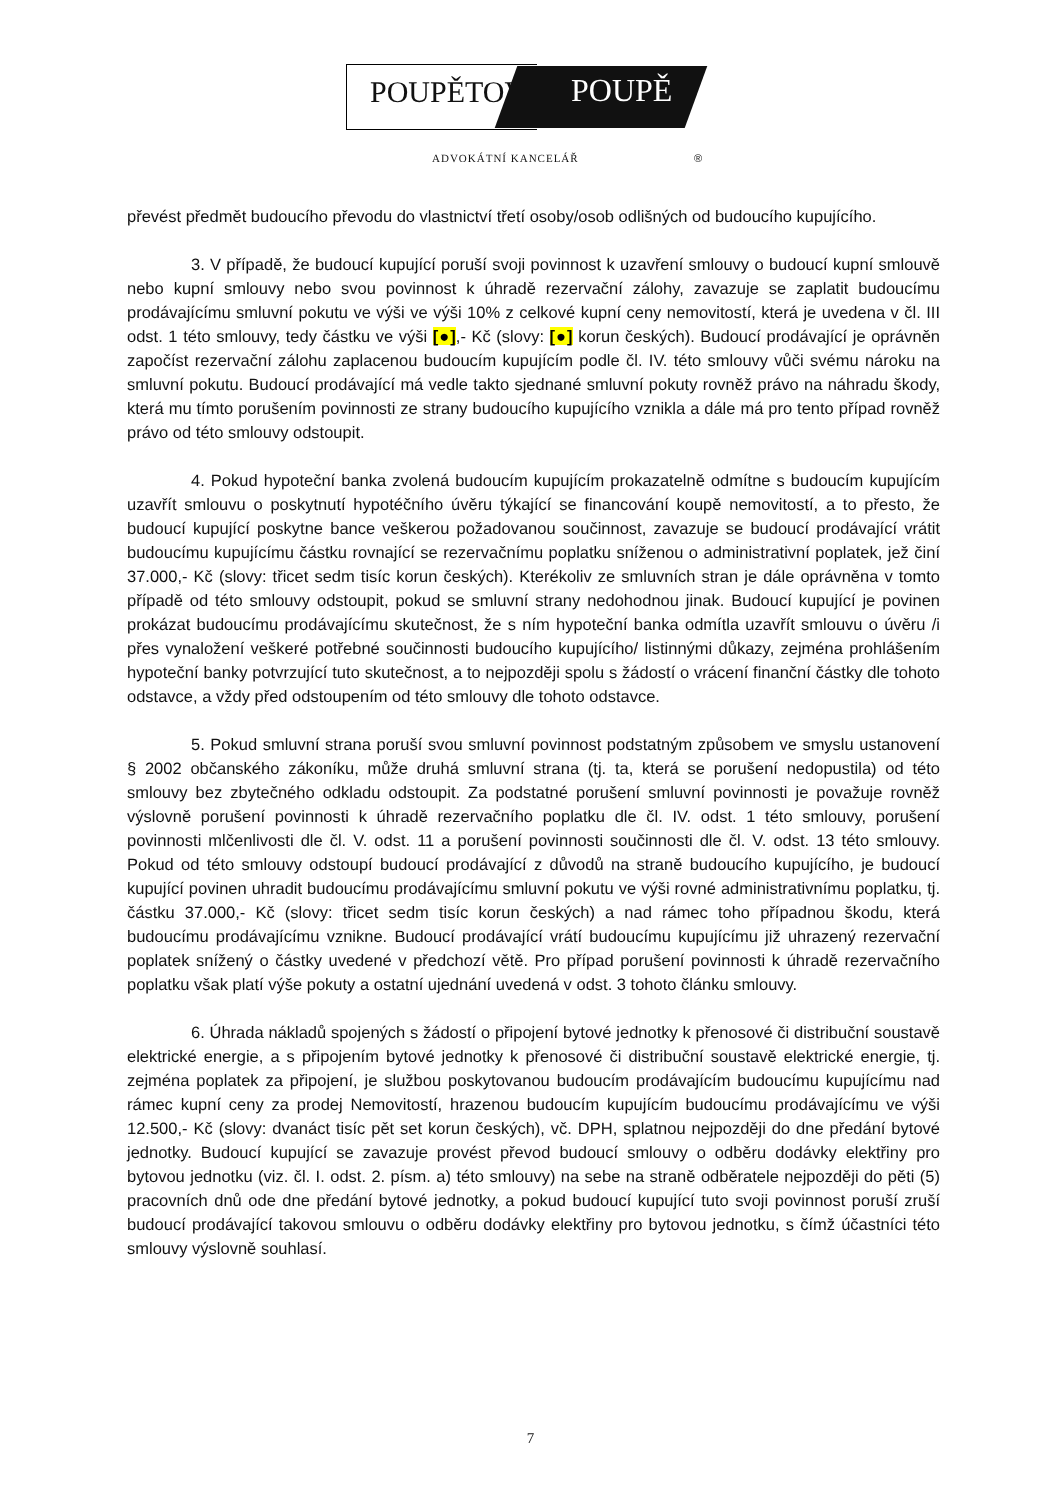POUPĚTOVÁ POUPĚ
ADVOKÁTNÍ KANCELÁŘ ®
převést předmět budoucího převodu do vlastnictví třetí osoby/osob odlišných od budoucího kupujícího.
3. V případě, že budoucí kupující poruší svoji povinnost k uzavření smlouvy o budoucí kupní smlouvě nebo kupní smlouvy nebo svou povinnost k úhradě rezervační zálohy, zavazuje se zaplatit budoucímu prodávajícímu smluvní pokutu ve výši ve výši 10% z celkové kupní ceny nemovitostí, která je uvedena v čl. III odst. 1 této smlouvy, tedy částku ve výši [●],- Kč (slovy: [●] korun českých). Budoucí prodávající je oprávněn započíst rezervační zálohu zaplacenou budoucím kupujícím podle čl. IV. této smlouvy vůči svému nároku na smluvní pokutu. Budoucí prodávající má vedle takto sjednané smluvní pokuty rovněž právo na náhradu škody, která mu tímto porušením povinnosti ze strany budoucího kupujícího vznikla a dále má pro tento případ rovněž právo od této smlouvy odstoupit.
4. Pokud hypoteční banka zvolená budoucím kupujícím prokazatelně odmítne s budoucím kupujícím uzavřít smlouvu o poskytnutí hypotéčního úvěru týkající se financování koupě nemovitostí, a to přesto, že budoucí kupující poskytne bance veškerou požadovanou součinnost, zavazuje se budoucí prodávající vrátit budoucímu kupujícímu částku rovnající se rezervačnímu poplatku sníženou o administrativní poplatek, jež činí 37.000,- Kč (slovy: třicet sedm tisíc korun českých). Kterékoliv ze smluvních stran je dále oprávněna v tomto případě od této smlouvy odstoupit, pokud se smluvní strany nedohodnou jinak. Budoucí kupující je povinen prokázat budoucímu prodávajícímu skutečnost, že s ním hypoteční banka odmítla uzavřít smlouvu o úvěru /i přes vynaložení veškeré potřebné součinnosti budoucího kupujícího/ listinnými důkazy, zejména prohlášením hypoteční banky potvrzující tuto skutečnost, a to nejpozději spolu s žádostí o vrácení finanční částky dle tohoto odstavce, a vždy před odstoupením od této smlouvy dle tohoto odstavce.
5. Pokud smluvní strana poruší svou smluvní povinnost podstatným způsobem ve smyslu ustanovení § 2002 občanského zákoníku, může druhá smluvní strana (tj. ta, která se porušení nedopustila) od této smlouvy bez zbytečného odkladu odstoupit. Za podstatné porušení smluvní povinnosti je považuje rovněž výslovně porušení povinnosti k úhradě rezervačního poplatku dle čl. IV. odst. 1 této smlouvy, porušení povinnosti mlčenlivosti dle čl. V. odst. 11 a porušení povinnosti součinnosti dle čl. V. odst. 13 této smlouvy. Pokud od této smlouvy odstoupí budoucí prodávající z důvodů na straně budoucího kupujícího, je budoucí kupující povinen uhradit budoucímu prodávajícímu smluvní pokutu ve výši rovné administrativnímu poplatku, tj. částku 37.000,- Kč (slovy: třicet sedm tisíc korun českých) a nad rámec toho případnou škodu, která budoucímu prodávajícímu vznikne. Budoucí prodávající vrátí budoucímu kupujícímu již uhrazený rezervační poplatek snížený o částky uvedené v předchozí větě. Pro případ porušení povinnosti k úhradě rezervačního poplatku však platí výše pokuty a ostatní ujednání uvedená v odst. 3 tohoto článku smlouvy.
6. Úhrada nákladů spojených s žádostí o připojení bytové jednotky k přenosové či distribuční soustavě elektrické energie, a s připojením bytové jednotky k přenosové či distribuční soustavě elektrické energie, tj. zejména poplatek za připojení, je službou poskytovanou budoucím prodávajícím budoucímu kupujícímu nad rámec kupní ceny za prodej Nemovitostí, hrazenou budoucím kupujícím budoucímu prodávajícímu ve výši 12.500,- Kč (slovy: dvanáct tisíc pět set korun českých), vč. DPH, splatnou nejpozději do dne předání bytové jednotky. Budoucí kupující se zavazuje provést převod budoucí smlouvy o odběru dodávky elektřiny pro bytovou jednotku (viz. čl. I. odst. 2. písm. a) této smlouvy) na sebe na straně odběratele nejpozději do pěti (5) pracovních dnů ode dne předání bytové jednotky, a pokud budoucí kupující tuto svoji povinnost poruší zruší budoucí prodávající takovou smlouvu o odběru dodávky elektřiny pro bytovou jednotku, s čímž účastníci této smlouvy výslovně souhlasí.
7